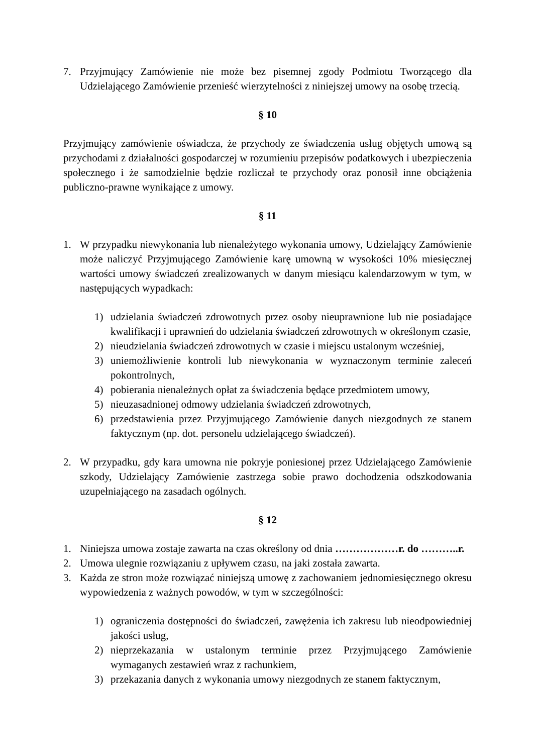7. Przyjmujący Zamówienie nie może bez pisemnej zgody Podmiotu Tworzącego dla Udzielającego Zamówienie przenieść wierzytelności z niniejszej umowy na osobę trzecią.
§ 10
Przyjmujący zamówienie oświadcza, że przychody ze świadczenia usług objętych umową są przychodami z działalności gospodarczej w rozumieniu przepisów podatkowych i ubezpieczenia społecznego i że samodzielnie będzie rozliczał te przychody oraz ponosił inne obciążenia publiczno-prawne wynikające z umowy.
§ 11
1. W przypadku niewykonania lub nienależytego wykonania umowy, Udzielający Zamówienie może naliczyć Przyjmującego Zamówienie karę umowną w wysokości 10% miesięcznej wartości umowy świadczeń zrealizowanych w danym miesiącu kalendarzowym w tym, w następujących wypadkach:
1) udzielania świadczeń zdrowotnych przez osoby nieuprawnione lub nie posiadające kwalifikacji i uprawnień do udzielania świadczeń zdrowotnych w określonym czasie,
2) nieudzielania świadczeń zdrowotnych w czasie i miejscu ustalonym wcześniej,
3) uniemożliwienie kontroli lub niewykonania w wyznaczonym terminie zaleceń pokontrolnych,
4) pobierania nienależnych opłat za świadczenia będące przedmiotem umowy,
5) nieuzasadnionej odmowy udzielania świadczeń zdrowotnych,
6) przedstawienia przez Przyjmującego Zamówienie danych niezgodnych ze stanem faktycznym (np. dot. personelu udzielającego świadczeń).
2. W przypadku, gdy kara umowna nie pokryje poniesionej przez Udzielającego Zamówienie szkody, Udzielający Zamówienie zastrzega sobie prawo dochodzenia odszkodowania uzupełniającego na zasadach ogólnych.
§ 12
1. Niniejsza umowa zostaje zawarta na czas określony od dnia ………………r. do ………..r.
2. Umowa ulegnie rozwiązaniu z upływem czasu, na jaki została zawarta.
3. Każda ze stron może rozwiązać niniejszą umowę z zachowaniem jednomiesięcznego okresu wypowiedzenia z ważnych powodów, w tym w szczególności:
1) ograniczenia dostępności do świadczeń, zawężenia ich zakresu lub nieodpowiedniej jakości usług,
2) nieprzekazania w ustalonym terminie przez Przyjmującego Zamówienie wymaganych zestawień wraz z rachunkiem,
3) przekazania danych z wykonania umowy niezgodnych ze stanem faktycznym,